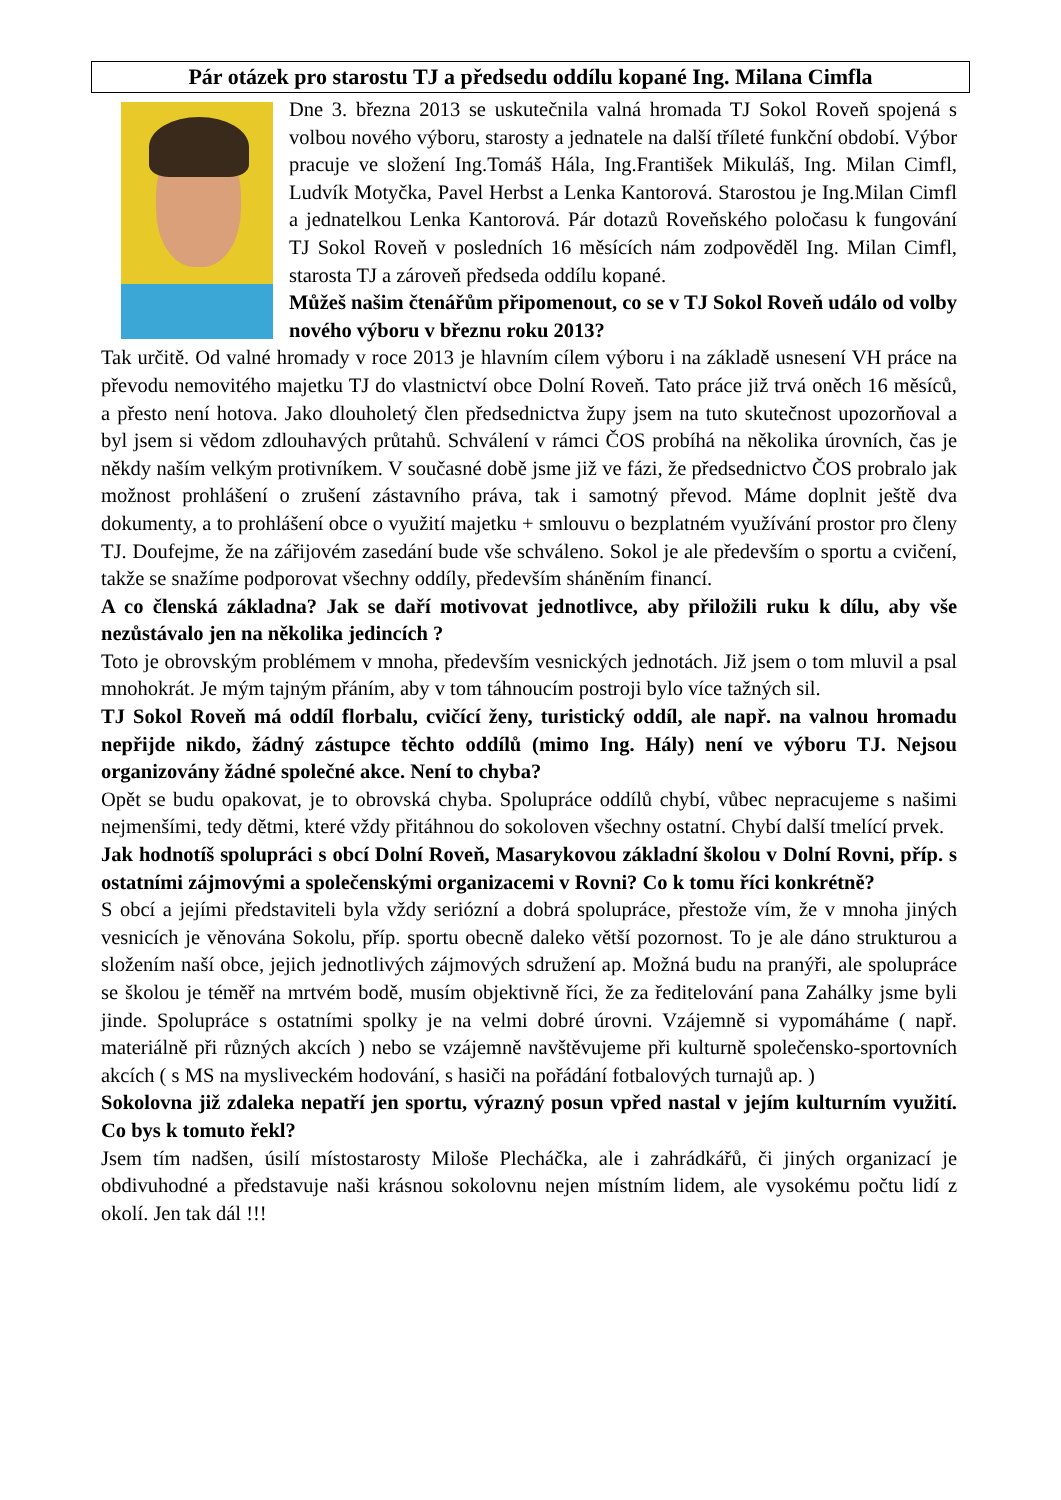Pár otázek pro starostu TJ a předsedu oddílu kopané Ing. Milana Cimfla
Dne 3. března 2013 se uskutečnila valná hromada TJ Sokol Roveň spojená s volbou nového výboru, starosty a jednatele na další tříleté funkční období. Výbor pracuje ve složení Ing.Tomáš Hála, Ing.František Mikuláš, Ing. Milan Cimfl, Ludvík Motyčka, Pavel Herbst a Lenka Kantorová. Starostou je Ing.Milan Cimfl a jednatelkou Lenka Kantorová. Pár dotazů Roveňského poločasu k fungování TJ Sokol Roveň v posledních 16 měsících nám zodpověděl Ing. Milan Cimfl, starosta TJ a zároveň předseda oddílu kopané.
Můžeš našim čtenářům připomenout, co se v TJ Sokol Roveň událo od volby nového výboru v březnu roku 2013?
Tak určitě. Od valné hromady v roce 2013 je hlavním cílem výboru i na základě usnesení VH práce na převodu nemovitého majetku TJ do vlastnictví obce Dolní Roveň. Tato práce již trvá oněch 16 měsíců, a přesto není hotova. Jako dlouholetý člen předsednictva župy jsem na tuto skutečnost upozorňoval a byl jsem si vědom zdlouhavých průtahů. Schválení v rámci ČOS probíhá na několika úrovních, čas je někdy naším velkým protivníkem. V současné době jsme již ve fázi, že předsednictvo ČOS probralo jak možnost prohlášení o zrušení zástavního práva, tak i samotný převod. Máme doplnit ještě dva dokumenty, a to prohlášení obce o využití majetku + smlouvu o bezplatném využívání prostor pro členy TJ. Doufejme, že na zářijovém zasedání bude vše schváleno. Sokol je ale především o sportu a cvičení, takže se snažíme podporovat všechny oddíly, především sháněním financí.
A co členská základna? Jak se daří motivovat jednotlivce, aby přiložili ruku k dílu, aby vše nezůstávalo jen na několika jedincích ?
Toto je obrovským problémem v mnoha, především vesnických jednotách. Již jsem o tom mluvil a psal mnohokrát. Je mým tajným přáním, aby v tom táhnoucím postroji bylo více tažných sil.
TJ Sokol Roveň má oddíl florbalu, cvičící ženy, turistický oddíl, ale např. na valnou hromadu nepřijde nikdo, žádný zástupce těchto oddílů (mimo Ing. Hály) není ve výboru TJ. Nejsou organizovány žádné společné akce. Není to chyba?
Opět se budu opakovat, je to obrovská chyba. Spolupráce oddílů chybí, vůbec nepracujeme s našimi nejmenšími, tedy dětmi, které vždy přitáhnou do sokoloven všechny ostatní. Chybí další tmelící prvek.
Jak hodnotíš spolupráci s obcí Dolní Roveň, Masarykovou základní školou v Dolní Rovni, příp. s ostatními zájmovými a společenskými organizacemi v Rovni? Co k tomu říci konkrétně?
S obcí a jejími představiteli byla vždy seriózní a dobrá spolupráce, přestože vím, že v mnoha jiných vesnicích je věnována Sokolu, příp. sportu obecně daleko větší pozornost. To je ale dáno strukturou a složením naší obce, jejich jednotlivých zájmových sdružení ap. Možná budu na pranýři, ale spolupráce se školou je téměř na mrtvém bodě, musím objektivně říci, že za ředitelování pana Zahálky jsme byli jinde. Spolupráce s ostatními spolky je na velmi dobré úrovni. Vzájemně si vypomáháme ( např. materiálně při různých akcích ) nebo se vzájemně navštěvujeme při kulturně společensko-sportovních akcích ( s MS na mysliveckém hodování, s hasiči na pořádání fotbalových turnajů ap. )
Sokolovna již zdaleka nepatří jen sportu, výrazný posun vpřed nastal v jejím kulturním využití. Co bys k tomuto řekl?
Jsem tím nadšen, úsilí místostarosty Miloše Plecháčka, ale i zahrádkářů, či jiných organizací je obdivuhodné a představuje naši krásnou sokolovnu nejen místním lidem, ale vysokému počtu lidí z okolí. Jen tak dál !!!